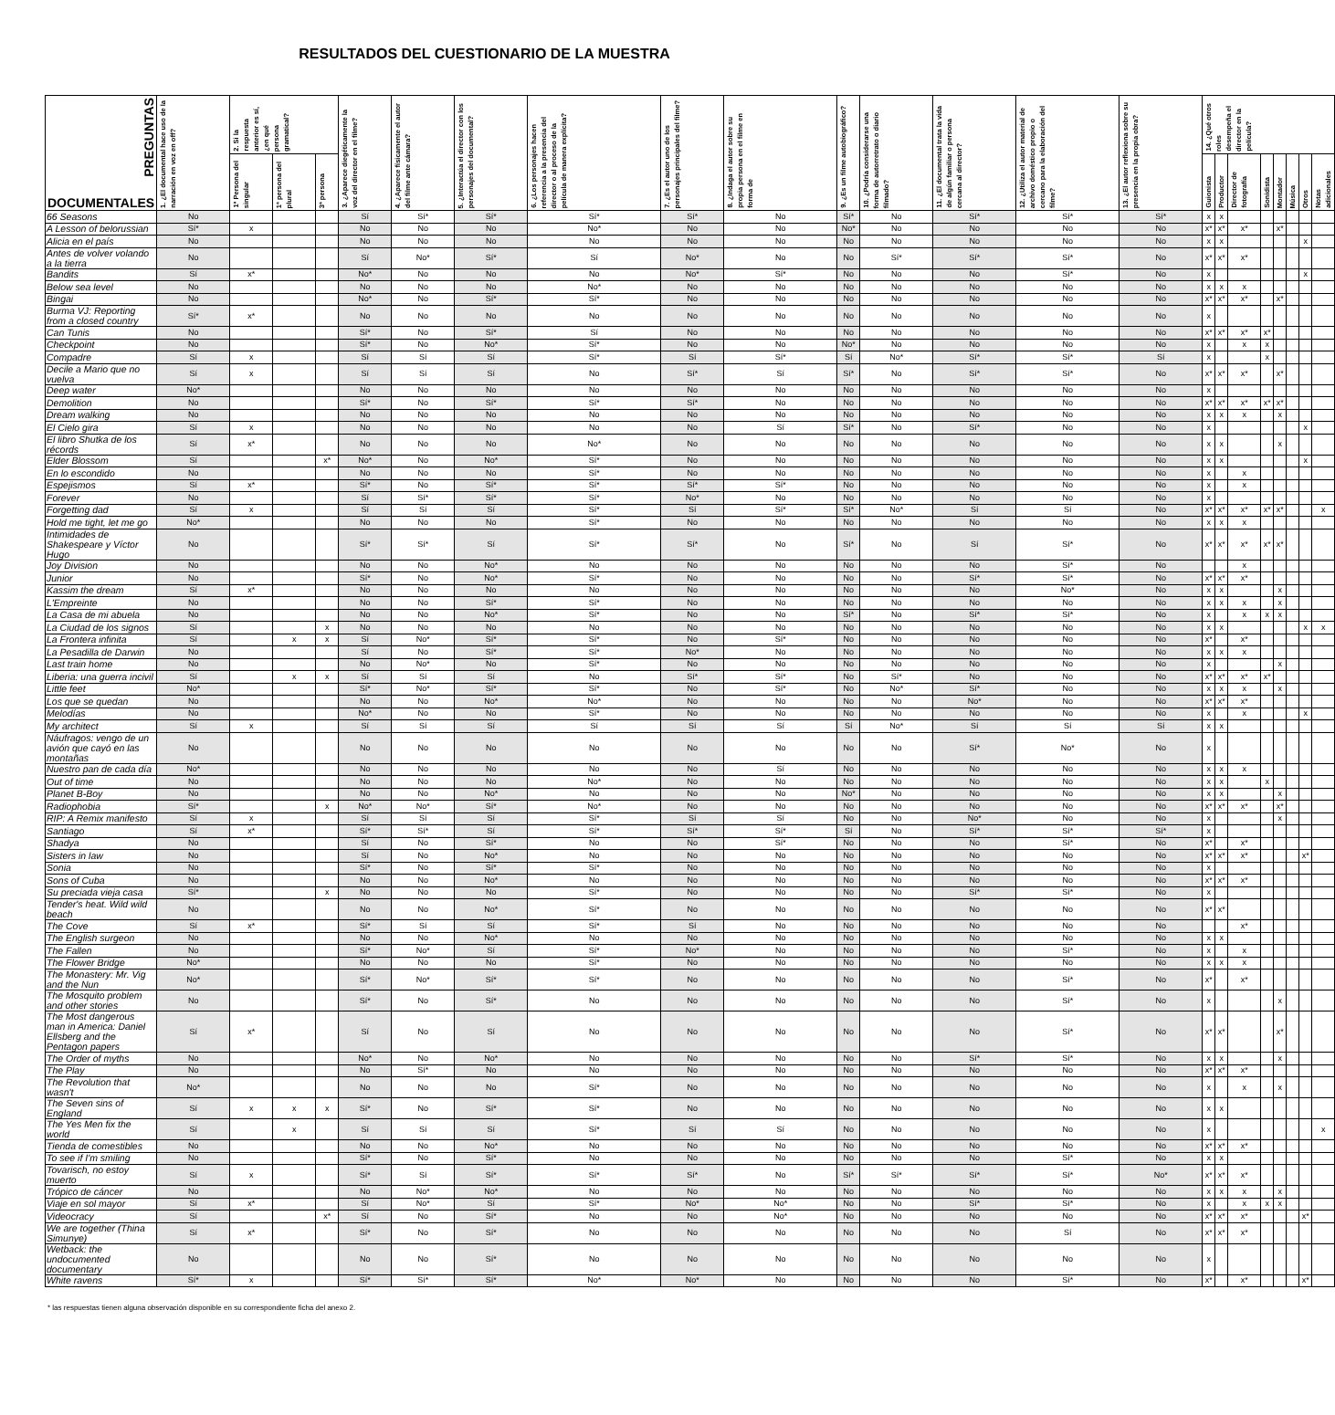RESULTADOS DEL CUESTIONARIO DE LA MUESTRA
| PREGUNTAS DOCUMENTALES | 1. ¿El documental hace uso de la narración en voz en off? | 2. Si la respuesta anterior es sí, ¿en qué persona gramatical? | | | 3. ¿Aparece diegéticamente la voz del director en el filme? | 4. ¿Aparece físicamente el autor del filme ante cámara? | 5. ¿Interactúa el director con los personajes del documental? | 6. ¿Los personajes hacen referencia a la presencia del director o al proceso de la película de manera explícita? | 7. ¿Es el autor uno de los personajes principales del filme? | 8. ¿Indaga el autor sobre su propia persona en el filme en forma de | 9. ¿Es un filme autobiográfico? | 10. ¿Podría considerarse una forma de autorretrato o diario filmado? | 11. ¿El documental trata la vida de algún familiar o persona cercana al director? | 12. ¿Utiliza el autor material de archivo doméstico propio o cercano para la elaboración del filme? | 13. ¿El autor reflexiona sobre su presencia en la propia obra? | 14. ¿Qué otros roles desempeña el director en la película? | | | | | | | |
| --- | --- | --- | --- | --- | --- | --- | --- | --- | --- | --- | --- | --- | --- | --- | --- | --- | --- | --- | --- | --- | --- | --- | --- |
| | | 1ª Persona del singular | 1ª persona del plural | 3ª persona | | | | | | | | | | | | Guionista | Productor | Director de fotografía | Sonidista | Montador | Música | Otros | Notas adicionales |
| 66 Seasons | No | | | | Sí | Sí* | Sí* | Sí* | Sí* | No | Sí* | No | Sí* | Sí* | Sí* | x | x | | | | | | |
| A Lesson of belorussian | Sí* | x | | | No | No | No | No* | No | No | No* | No | No | No | No | x* | x* | x* | | x* | | | |
| Alicia en el país | No | | | | No | No | No | No | No | No | No | No | No | No | No | x | x | | | | | x | |
| Antes de volver volando a la tierra | No | | | | Sí | No* | Sí* | Sí | No* | No | No | Sí* | Sí* | Sí* | No | x* | x* | x* | | | | | |
| Bandits | Sí | x* | | | No* | No | No | No | No* | Sí* | No | No | No | Sí* | No | x | | | | | | x | |
| Below sea level | No | | | | No | No | No | No* | No | No | No | No | No | No | No | x | x | x | | | | | |
| Bingai | No | | | | No* | No | Sí* | Sí* | No | No | No | No | No | No | No | x* | x* | x* | | x* | | | |
| Burma VJ: Reporting from a closed country | Sí* | x* | | | No | No | No | No | No | No | No | No | No | No | No | x | | | | | | | |
| Can Tunis | No | | | | Sí* | No | Sí* | Sí | No | No | No | No | No | No | No | x* | x* | x* | x* | | | | |
| Checkpoint | No | | | | Sí* | No | No* | Sí* | No | No | No* | No | No | No | No | x | | x | x | | | | |
| Compadre | Sí | x | | | Sí | Sí | Sí | Sí* | Sí | Sí* | Sí | No* | Sí* | Sí* | Sí | x | | | x | | | | |
| Decile a Mario que no vuelva | Sí | x | | | Sí | Sí | Sí | No | Sí* | Sí | Sí* | No | Sí* | Sí* | No | x* | x* | x* | | x* | | | |
| Deep water | No* | | | | No | No | No | No | No | No | No | No | No | No | No | x | | | | | | | |
| Demolition | No | | | | Sí* | No | Sí* | Sí* | Sí* | No | No | No | No | No | No | x* | x* | x* | x* | x* | | | |
| Dream walking | No | | | | No | No | No | No | No | No | No | No | No | No | No | x | x | x | | x | | | |
| El Cielo gira | Sí | x | | | No | No | No | No | No | Sí | Sí* | No | Sí* | No | No | x | | | | | | x | |
| El libro Shutka de los récords | Sí | x* | | | No | No | No | No* | No | No | No | No | No | No | No | x | x | | | x | | | |
| Elder Blossom | Sí | | | x* | No* | No | No* | Sí* | No | No | No | No | No | No | No | x | x | | | | | x | |
| En lo escondido | No | | | | No | No | No | Sí* | No | No | No | No | No | No | No | x | | x | | | | | |
| Espejismos | Sí | x* | | | Sí* | No | Sí* | Sí* | Sí* | Sí* | No | No | No | No | No | x | | x | | | | | |
| Forever | No | | | | Sí | Sí* | Sí* | Sí* | No* | No | No | No | No | No | No | x | | | | | | | |
| Forgetting dad | Sí | x | | | Sí | Sí | Sí | Sí* | Sí | Sí* | Sí* | No* | Sí | Sí | No | x* | x* | x* | x* | x* | | | x |
| Hold me tight, let me go | No* | | | | No | No | No | Sí* | No | No | No | No | No | No | No | x | x | x | | | | | |
| Intimidades de Shakespeare y Víctor Hugo | No | | | | Sí* | Sí* | Sí | Sí* | Sí* | No | Sí* | No | Sí | Sí* | No | x* | x* | x* | x* | x* | | | |
| Joy Division | No | | | | No | No | No* | No | No | No | No | No | No | Sí* | No | | | x | | | | | |
| Junior | No | | | | Sí* | No | No* | Sí* | No | No | No | No | Sí* | Sí* | No | x* | x* | x* | | | | | |
| Kassim the dream | Sí | x* | | | No | No | No | No | No | No | No | No | No | No* | No | x | x | | | x | | | |
| L'Empreinte | No | | | | No | No | Sí* | Sí* | No | No | No | No | No | No | No | x | x | x | | x | | | |
| La Casa de mi abuela | No | | | | No | No | No* | Sí* | No | No | Sí* | No | Sí* | Sí* | No | x | | x | x | x | | | |
| La Ciudad de los signos | Sí | | | x | No | No | No | No | No | No | No | No | No | No | No | x | x | | | | | x | x |
| La Frontera infinita | Sí | | x | x | Sí | No* | Sí* | Sí* | No | Sí* | No | No | No | No | No | x* | | x* | | | | | |
| La Pesadilla de Darwin | No | | | | Sí | No | Sí* | Sí* | No* | No | No | No | No | No | No | x | x | x | | | | | |
| Last train home | No | | | | No | No* | No | Sí* | No | No | No | No | No | No | No | x | | | | x | | | |
| Liberia: una guerra incivil | Sí | | x | x | Sí | Sí | Sí | No | Sí* | Sí* | No | Sí* | No | No | No | x* | x* | x* | x* | | | | |
| Little feet | No* | | | | Sí* | No* | Sí* | Sí* | No | Sí* | No | No* | Sí* | No | No | x | x | x | | x | | | |
| Los que se quedan | No | | | | No | No | No* | No* | No | No | No | No | No* | No | No | x* | x* | x* | | | | | |
| Melodías | No | | | | No* | No | No | Sí* | No | No | No | No | No | No | No | x | | x | | | | x | |
| My architect | Sí | x | | | Sí | Sí | Sí | Sí | Sí | Sí | Sí | No* | Sí | Sí | Sí | x | x | | | | | | |
| Náufragos: vengo de un avión que cayó en las montañas | No | | | | No | No | No | No | No | No | No | No | Sí* | No* | No | x | | | | | | | |
| Nuestro pan de cada día | No* | | | | No | No | No | No | No | Sí | No | No | No | No | No | x | x | x | | | | | |
| Out of time | No | | | | No | No | No | No* | No | No | No | No | No | No | No | x | x | | x | | | | |
| Planet B-Boy | No | | | | No | No | No* | No | No | No | No* | No | No | No | No | x | x | | | x | | | |
| Radiophobia | Sí* | | | x | No* | No* | Sí* | No* | No | No | No | No | No | No | No | x* | x* | x* | | x* | | | |
| RIP: A Remix manifesto | Sí | x | | | Sí | Sí | Sí | Sí* | Sí | Sí | No | No | No* | No | No | x | | | | x | | | |
| Santiago | Sí | x* | | | Sí* | Sí* | Sí | Sí* | Sí* | Sí* | Sí | No | Sí* | Sí* | Sí* | x | | | | | | | |
| Shadya | No | | | | Sí | No | Sí* | No | No | Sí* | No | No | No | Sí* | No | x* | | x* | | | | | |
| Sisters in law | No | | | | Sí | No | No* | No | No | No | No | No | No | No | No | x* | x* | x* | | | | x* | |
| Sonia | No | | | | Sí* | No | Sí* | Sí* | No | No | No | No | No | No | No | x | | | | | | | |
| Sons of Cuba | No | | | | No | No | No* | No | No | No | No | No | No | No | No | x* | x* | x* | | | | | |
| Su preciada vieja casa | Sí* | | | x | No | No | No | Sí* | No | No | No | No | Sí* | Sí* | No | x | | | | | | | |
| Tender's heat. Wild wild beach | No | | | | No | No | No* | Sí* | No | No | No | No | No | No | No | x* | x* | | | | | | |
| The Cove | Sí | x* | | | Sí* | Sí | Sí | Sí* | Sí | No | No | No | No | No | No | | | x* | | | | | |
| The English surgeon | No | | | | No | No | No* | No | No | No | No | No | No | No | No | x | x | | | | | | |
| The Fallen | No | | | | Sí* | No* | Sí | Sí* | No* | No | No | No | No | Sí* | No | x | | x | | | | | |
| The Flower Bridge | No* | | | | No | No | No | Sí* | No | No | No | No | No | No | No | x | x | x | | | | | |
| The Monastery: Mr. Vig and the Nun | No* | | | | Sí* | No* | Sí* | Sí* | No | No | No | No | No | Sí* | No | x* | | x* | | | | | |
| The Mosquito problem and other stories | No | | | | Sí* | No | Sí* | No | No | No | No | No | No | Sí* | No | x | | | | x | | | |
| The Most dangerous man in America: Daniel Ellsberg and the Pentagon papers | Sí | x* | | | Sí | No | Sí | No | No | No | No | No | No | Sí* | No | x* | x* | | | x* | | | |
| The Order of myths | No | | | | No* | No | No* | No | No | No | No | No | Sí* | Sí* | No | x | x | | | x | | | |
| The Play | No | | | | No | Sí* | No | No | No | No | No | No | No | No | No | x* | x* | x* | | | | | |
| The Revolution that wasn't | No* | | | | No | No | No | Sí* | No | No | No | No | No | No | No | x | | x | | x | | | |
| The Seven sins of England | Sí | x | x | x | Sí* | No | Sí* | Sí* | No | No | No | No | No | No | No | x | x | | | | | | |
| The Yes Men fix the world | Sí | | x | | Sí | Sí | Sí | Sí* | Sí | Sí | No | No | No | No | No | x | | | | | | | x |
| Tienda de comestibles | No | | | | No | No | No* | No | No | No | No | No | No | No | No | x* | x* | x* | | | | | |
| To see if I'm smiling | No | | | | Sí* | No | Sí* | No | No | No | No | No | No | Sí* | No | x | x | | | | | | |
| Tovarisch, no estoy muerto | Sí | x | | | Sí* | Sí | Sí* | Sí* | Sí* | No | Sí* | Sí* | Sí* | Sí* | No* | x* | x* | x* | | | | | |
| Trópico de cáncer | No | | | | No | No* | No* | No | No | No | No | No | No | No | No | x | x | x | | x | | | |
| Viaje en sol mayor | Sí | x* | | | Sí | No* | Sí | Sí* | No* | No* | No | No | Sí* | Sí* | No | x | | x | x | x | | | |
| Videocracy | Sí | | | x* | Sí | No | Sí* | No | No | No* | No | No | No | No | No | x* | x* | x* | | | | x* | |
| We are together (Thina Simunye) | Sí | x* | | | Sí* | No | Sí* | No | No | No | No | No | No | Sí | No | x* | x* | x* | | | | | |
| Wetback: the undocumented documentary | No | | | | No | No | Sí* | No | No | No | No | No | No | No | No | x | | | | | | | |
| White ravens | Sí* | x | | | Sí* | Sí* | Sí* | No* | No* | No | No | No | No | Sí* | No | x* | | x* | | | | x* | |
* las respuestas tienen alguna observación disponible en su correspondiente ficha del anexo 2.